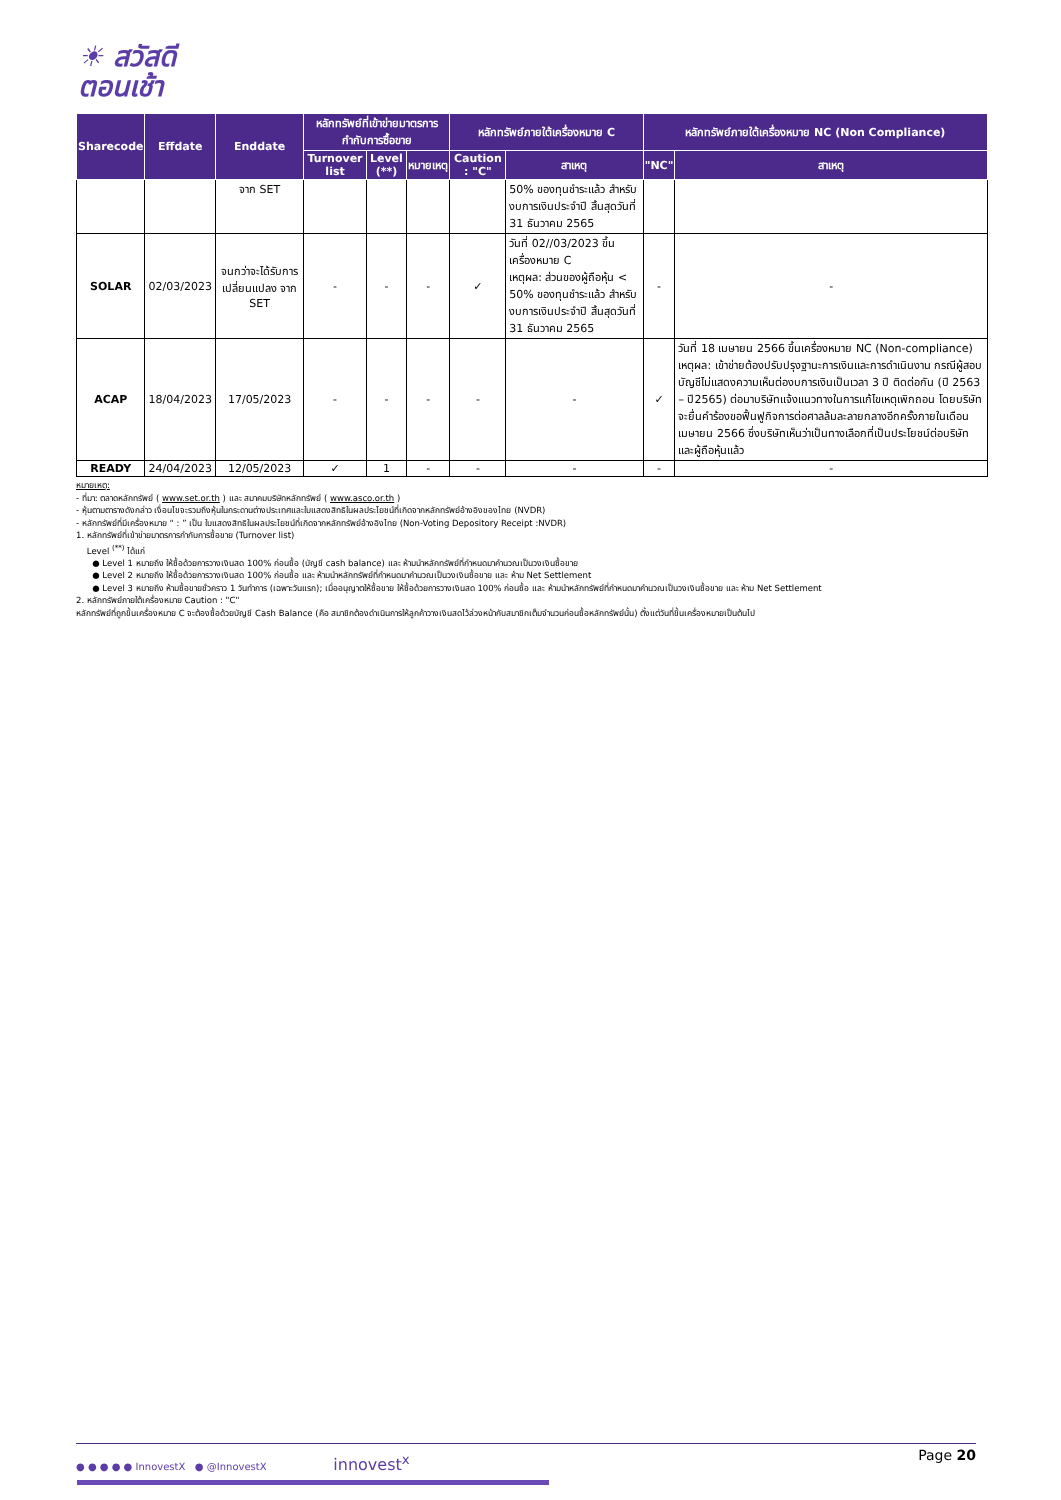☀ สวัสดี
ตอนเช้า
| Sharecode | Effdate | Enddate | หลักทรัพย์ที่เข้าข่ายมาตรการกำกับการซื้อขาย | | | หลักทรัพย์ภายใต้เครื่องหมาย C | | หลักทรัพย์ภายใต้เครื่องหมาย NC (Non Compliance) | |
| --- | --- | --- | --- | --- | --- | --- | --- | --- | --- |
| | | | Turnover list | Level (**) | หมายเหตุ | Caution : "C" | สาเหตุ | "NC" | สาเหตุ |
| | | จาก SET | | | | | 50% ของทุนชำระแล้ว สำหรับงบการเงินประจำปี สิ้นสุดวันที่ 31 ธันวาคม 2565 | | |
| SOLAR | 02/03/2023 | จนกว่าจะได้รับการเปลี่ยนแปลง จาก SET | - | - | - | ✓ | วันที่ 02//03/2023 ขึ้นเครื่องหมาย C เหตุผล: ส่วนของผู้ถือหุ้น < 50% ของทุนชำระแล้ว สำหรับงบการเงินประจำปี สิ้นสุดวันที่ 31 ธันวาคม 2565 | - | - |
| ACAP | 18/04/2023 | 17/05/2023 | - | - | - | - | - | ✓ | วันที่ 18 เมษายน 2566 ขึ้นเครื่องหมาย NC (Non-compliance) เหตุผล: เข้าข่ายต้องปรับปรุงฐานะการเงินและการดำเนินงาน กรณีผู้สอบบัญชีไม่แสดงความเห็นต่องบการเงินเป็นเวลา 3 ปี ติดต่อกัน (ปี 2563 – ปี2565) ต่อมาบริษัทแจ้งแนวทางในการแก้ไขเหตุเพิกถอน โดยบริษัทจะยื่นคำร้องขอฟื้นฟูกิจการต่อศาลล้มละลายกลางอีกครั้งภายในเดือนเมษายน 2566 ซึ่งบริษัทเห็นว่าเป็นทางเลือกที่เป็นประโยชน์ต่อบริษัทและผู้ถือหุ้นแล้ว |
| READY | 24/04/2023 | 12/05/2023 | ✓ | 1 | - | - | - | - | - |
หมายเหตุ:
- ที่มา: ตลาดหลักทรัพย์ ( www.set.or.th ) และ สมาคมบริษัทหลักทรัพย์ ( www.asco.or.th )
- หุ้นตามตารางดังกล่าว เงื่อนไขจะรวมถึงหุ้นในกระดานต่างประเทศและใบแสดงสิทธิในผลประโยชน์ที่เกิดจากหลักทรัพย์อ้างอิงของไทย (NVDR)
- หลักทรัพย์ที่มีเครื่องหมาย “ : ” เป็น ใบแสดงสิทธิในผลประโยชน์ที่เกิดจากหลักทรัพย์อ้างอิงไทย (Non-Voting Depository Receipt :NVDR)
1. หลักทรัพย์ที่เข้าข่ายมาตรการกำกับการซื้อขาย (Turnover list)
Level <sup>(**)</sup> ได้แก่
● Level 1 หมายถึง ให้ซื้อด้วยการวางเงินสด 100% ก่อนซื้อ (บัญชี cash balance) และ ห้ามนำหลักทรัพย์ที่กำหนดมาคำนวณเป็นวงเงินซื้อขาย
● Level 2 หมายถึง ให้ซื้อด้วยการวางเงินสด 100% ก่อนซื้อ และ ห้ามนำหลักทรัพย์ที่กำหนดมาคำนวณเป็นวงเงินซื้อขาย และ ห้าม Net Settlement
● Level 3 หมายถึง ห้ามซื้อขายชั่วคราว 1 วันทำการ (เฉพาะวันแรก); เมื่ออนุญาตให้ซื้อขาย ให้ซื้อด้วยการวางเงินสด 100% ก่อนซื้อ และ ห้ามนำหลักทรัพย์ที่กำหนดมาคำนวณเป็นวงเงินซื้อขาย และ ห้าม Net Settlement
2. หลักทรัพย์ภายใต้เครื่องหมาย Caution : "C"
หลักทรัพย์ที่ถูกขึ้นเครื่องหมาย C จะต้องซื้อด้วยบัญชี Cash Balance (คือ สมาชิกต้องดำเนินการให้ลูกค้าวางเงินสดไว้ล่วงหน้ากับสมาชิกเต็มจำนวนก่อนซื้อหลักทรัพย์นั้น) ตั้งแต่วันที่ขึ้นเครื่องหมายเป็นต้นไป
● ● ● ● ● InnovestX ● @InnovestX innovest<sup>x</sup> Page 20